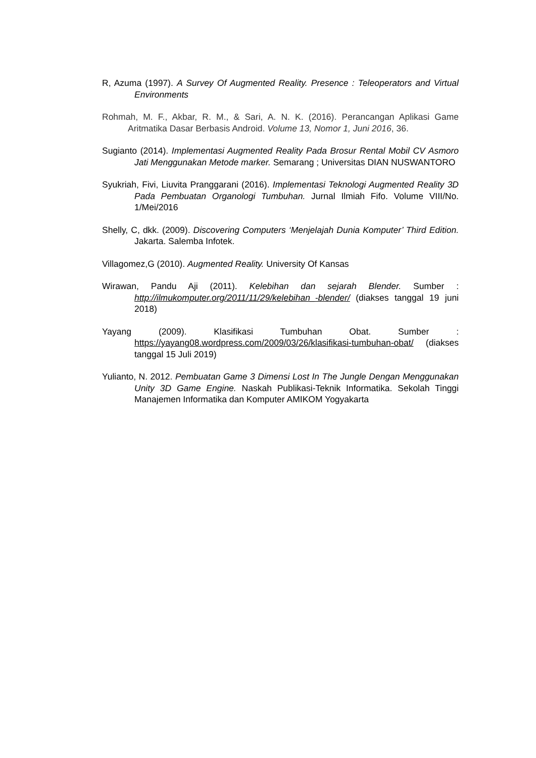R, Azuma (1997). A Survey Of Augmented Reality. Presence : Teleoperators and Virtual Environments
Rohmah, M. F., Akbar, R. M., & Sari, A. N. K. (2016). Perancangan Aplikasi Game Aritmatika Dasar Berbasis Android. Volume 13, Nomor 1, Juni 2016, 36.
Sugianto (2014). Implementasi Augmented Reality Pada Brosur Rental Mobil CV Asmoro Jati Menggunakan Metode marker. Semarang ; Universitas DIAN NUSWANTORO
Syukriah, Fivi, Liuvita Pranggarani (2016). Implementasi Teknologi Augmented Reality 3D Pada Pembuatan Organologi Tumbuhan. Jurnal Ilmiah Fifo. Volume VIII/No. 1/Mei/2016
Shelly, C, dkk. (2009). Discovering Computers ‘Menjelajah Dunia Komputer’ Third Edition. Jakarta. Salemba Infotek.
Villagomez,G (2010). Augmented Reality. University Of Kansas
Wirawan, Pandu Aji (2011). Kelebihan dan sejarah Blender. Sumber : http://ilmukomputer.org/2011/11/29/kelebihan_-blender/ (diakses tanggal 19 juni 2018)
Yayang (2009). Klasifikasi Tumbuhan Obat. Sumber : https://yayang08.wordpress.com/2009/03/26/klasifikasi-tumbuhan-obat/ (diakses tanggal 15 Juli 2019)
Yulianto, N. 2012. Pembuatan Game 3 Dimensi Lost In The Jungle Dengan Menggunakan Unity 3D Game Engine. Naskah Publikasi-Teknik Informatika. Sekolah Tinggi Manajemen Informatika dan Komputer AMIKOM Yogyakarta